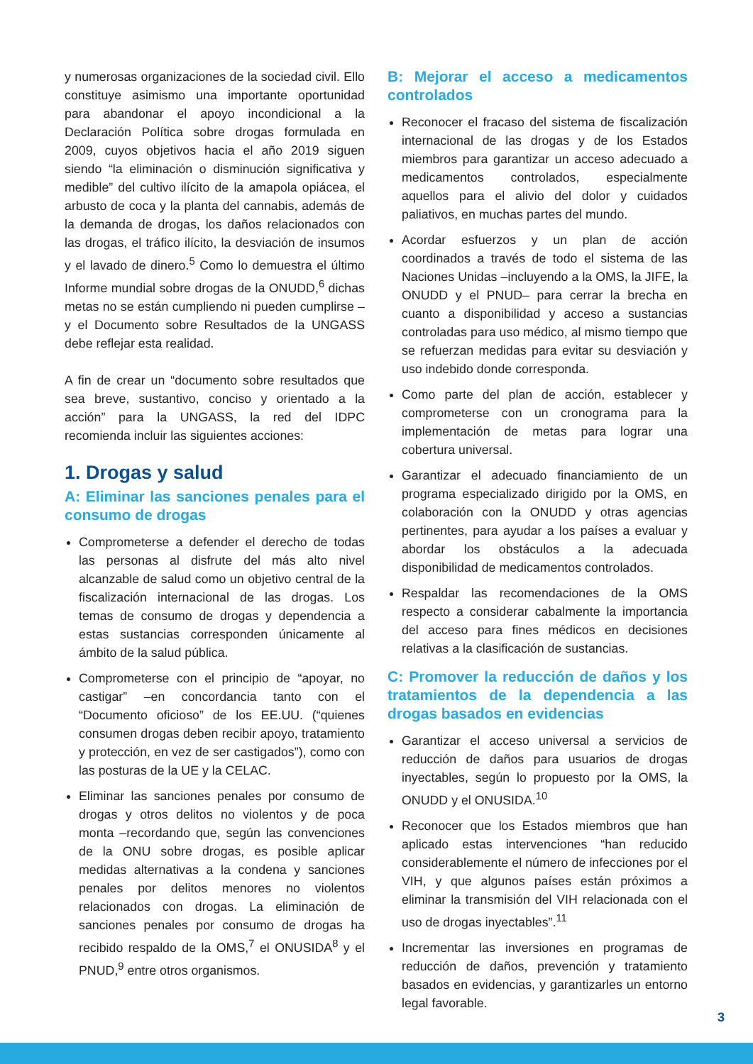y numerosas organizaciones de la sociedad civil. Ello constituye asimismo una importante oportunidad para abandonar el apoyo incondicional a la Declaración Política sobre drogas formulada en 2009, cuyos objetivos hacia el año 2019 siguen siendo “la eliminación o disminución significativa y medible” del cultivo ilícito de la amapola opiácea, el arbusto de coca y la planta del cannabis, además de la demanda de drogas, los daños relacionados con las drogas, el tráfico ilícito, la desviación de insumos y el lavado de dinero.<sup>5</sup> Como lo demuestra el último Informe mundial sobre drogas de la ONUDD,<sup>6</sup> dichas metas no se están cumpliendo ni pueden cumplirse – y el Documento sobre Resultados de la UNGASS debe reflejar esta realidad.
A fin de crear un “documento sobre resultados que sea breve, sustantivo, conciso y orientado a la acción” para la UNGASS, la red del IDPC recomienda incluir las siguientes acciones:
1. Drogas y salud
A: Eliminar las sanciones penales para el consumo de drogas
Comprometerse a defender el derecho de todas las personas al disfrute del más alto nivel alcanzable de salud como un objetivo central de la fiscalización internacional de las drogas. Los temas de consumo de drogas y dependencia a estas sustancias corresponden únicamente al ámbito de la salud pública.
Comprometerse con el principio de “apoyar, no castigar” –en concordancia tanto con el “Documento oficioso” de los EE.UU. (“quienes consumen drogas deben recibir apoyo, tratamiento y protección, en vez de ser castigados”), como con las posturas de la UE y la CELAC.
Eliminar las sanciones penales por consumo de drogas y otros delitos no violentos y de poca monta –recordando que, según las convenciones de la ONU sobre drogas, es posible aplicar medidas alternativas a la condena y sanciones penales por delitos menores no violentos relacionados con drogas. La eliminación de sanciones penales por consumo de drogas ha recibido respaldo de la OMS,<sup>7</sup> el ONUSIDA<sup>8</sup> y el PNUD,<sup>9</sup> entre otros organismos.
B: Mejorar el acceso a medicamentos controlados
Reconocer el fracaso del sistema de fiscalización internacional de las drogas y de los Estados miembros para garantizar un acceso adecuado a medicamentos controlados, especialmente aquellos para el alivio del dolor y cuidados paliativos, en muchas partes del mundo.
Acordar esfuerzos y un plan de acción coordinados a través de todo el sistema de las Naciones Unidas –incluyendo a la OMS, la JIFE, la ONUDD y el PNUD– para cerrar la brecha en cuanto a disponibilidad y acceso a sustancias controladas para uso médico, al mismo tiempo que se refuerzan medidas para evitar su desviación y uso indebido donde corresponda.
Como parte del plan de acción, establecer y comprometerse con un cronograma para la implementación de metas para lograr una cobertura universal.
Garantizar el adecuado financiamiento de un programa especializado dirigido por la OMS, en colaboración con la ONUDD y otras agencias pertinentes, para ayudar a los países a evaluar y abordar los obstáculos a la adecuada disponibilidad de medicamentos controlados.
Respaldar las recomendaciones de la OMS respecto a considerar cabalmente la importancia del acceso para fines médicos en decisiones relativas a la clasificación de sustancias.
C: Promover la reducción de daños y los tratamientos de la dependencia a las drogas basados en evidencias
Garantizar el acceso universal a servicios de reducción de daños para usuarios de drogas inyectables, según lo propuesto por la OMS, la ONUDD y el ONUSIDA.<sup>10</sup>
Reconocer que los Estados miembros que han aplicado estas intervenciones “han reducido considerablemente el número de infecciones por el VIH, y que algunos países están próximos a eliminar la transmisión del VIH relacionada con el uso de drogas inyectables”.<sup>11</sup>
Incrementar las inversiones en programas de reducción de daños, prevención y tratamiento basados en evidencias, y garantizarles un entorno legal favorable.
3